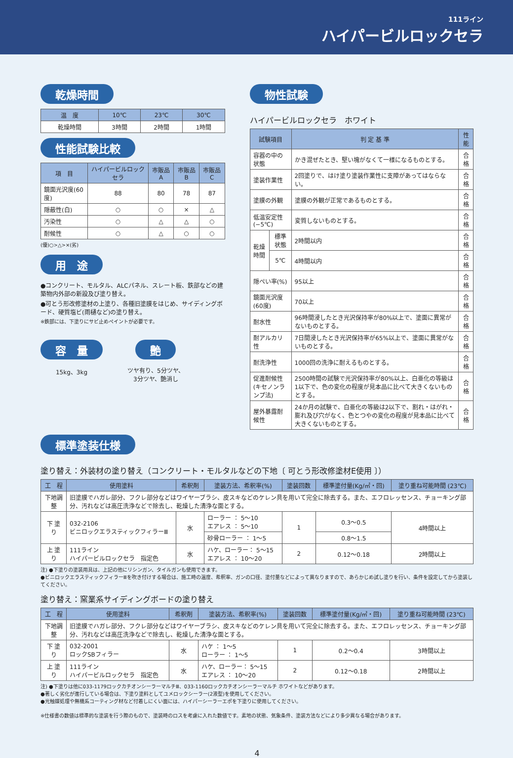111ライン
ハイパービルロックセラ
乾燥時間
| 温 度 | 10℃ | 23℃ | 30℃ |
| --- | --- | --- | --- |
| 乾燥時間 | 3時間 | 2時間 | 1時間 |
性能試験比較
| 項 目 | ハイパービルロックセラ | 市販品A | 市販品B | 市販品C |
| --- | --- | --- | --- | --- |
| 鏡面光沢度(60度) | 88 | 80 | 78 | 87 |
| 隠蔽性(白) | ○ | ○ | × | △ |
| 汚染性 | ○ | △ | △ | ○ |
| 耐候性 | ○ | △ | ○ | ○ |
(優)○>△>×(劣)
用　途
●コンクリート、モルタル、ALCパネル、スレート板、鉄部などの建築物内外部の新設及び塗り替え。
●可とう形改修塗材の上塗り、各種旧塗膜をはじめ、サイディングボード、硬質塩ビ(雨樋など)の塗り替え。
※鉄部には、下塗りにサビ止めペイントが必要です。
容　量
15kg、3kg
艶
ツヤ有り、5分ツヤ、
3分ツヤ、艶消し
物性試験
ハイパービルロックセラ　ホワイト
| 試験項目 | | 判 定 基 準 | 性能 |
| --- | --- | --- | --- |
| 容器の中の状態 | | かき混ぜたとき、堅い塊がなくて一様になるものとする。 | 合格 |
| 塗装作業性 | | 2回塗りで、はけ塗り塗装作業性に支障があってはならない。 | 合格 |
| 塗膜の外観 | | 塗膜の外観が正常であるものとする。 | 合格 |
| 低温安定性(−5℃) | | 変質しないものとする。 | 合格 |
| 乾燥時間 | 標準状態 | 2時間以内 | 合格 |
| | 5℃ | 4時間以内 | 合格 |
| 隠ぺい率(%) | | 95以上 | 合格 |
| 鏡面光沢度(60度) | | 70以上 | 合格 |
| 耐水性 | | 96時間浸したとき光沢保持率が80%以上で、塗面に異常がないものとする。 | 合格 |
| 耐アルカリ性 | | 7日間浸したとき光沢保持率が65%以上で、塗面に異常がないものとする。 | 合格 |
| 耐洗浄性 | | 1000回の洗浄に耐えるものとする。 | 合格 |
| 促進耐候性 (キセノンランプ法) | | 2500時間の試験で光沢保持率が80%以上、白亜化の等級は1以下で、色の変化の程度が見本品に比べて大きくないものとする。 | 合格 |
| 屋外暴露耐候性 | | 24か月の試験で、白亜化の等級は2以下で、割れ・はがれ・膨れ及び穴がなく、色とつやの変化の程度が見本品に比べて大きくないものとする。 | 合格 |
標準塗装仕様
塗り替え：外装材の塗り替え（コンクリート・モルタルなどの下地〔 可とう形改修塗材E使用 〕）
| 工 程 | 使用塗料 | 希釈剤 | 塗装方法、希釈率(%) | 塗装回数 | 標準塗付量(Kg/㎡・回) | 塗り重ね可能時間 (23℃) |
| --- | --- | --- | --- | --- | --- | --- |
| 下地調整 | 旧塗膜でハガレ部分、フクレ部分などはワイヤーブラシ、皮スキなどのケレン具を用いて完全に除去する。また、エフロレッセンス、チョーキング部分、汚れなどは高圧洗浄などで除去し、乾燥した清浄な面とする。 | | | | | |
| 下 塗 り | 032-2106 ビニロックエラスティックフィラーⅢ | 水 | ローラー ： 5〜10 エアレス ： 5〜10 | 1 | 0.3〜0.5 | 4時間以上 |
| | | | 砂骨ローラー ： 1〜5 | | 0.8〜1.5 | |
| 上 塗 り | 111ライン ハイパービルロックセラ 指定色 | 水 | ハケ、ローラー： 5〜15 エアレス ： 10〜20 | 2 | 0.12〜0.18 | 2時間以上 |
注) ●下塗りの塗装用具は、上記の他にリシンガン、タイルガンも使用できます。
●ビニロックエラスティックフィラーⅢを吹き付けする場合は、施工時の温度、希釈率、ガンの口径、塗付量などによって異なりますので、あらかじめ試し塗りを行い、条件を設定してから塗装してください。
塗り替え：窯業系サイディングボードの塗り替え
| 工 程 | 使用塗料 | 希釈剤 | 塗装方法、希釈率(%) | 塗装回数 | 標準塗付量(Kg/㎡・回) | 塗り重ね可能時間 (23℃) |
| --- | --- | --- | --- | --- | --- | --- |
| 下地調整 | 旧塗膜でハガレ部分、フクレ部分などはワイヤーブラシ、皮スキなどのケレン具を用いて完全に除去する。また、エフロレッセンス、チョーキング部分、汚れなどは高圧洗浄などで除去し、乾燥した清浄な面とする。 | | | | | |
| 下 塗 り | 032-2001 ロックSBフィラー | 水 | ハケ ： 1〜5 ローラー ： 1〜5 | 1 | 0.2〜0.4 | 3時間以上 |
| 上 塗 り | 111ライン ハイパービルロックセラ 指定色 | 水 | ハケ、ローラー： 5〜15 エアレス ： 10〜20 | 2 | 0.12〜0.18 | 2時間以上 |
注) ●下塗りは他に033-1179ロックカチオンシーラーマルチⅢ、033-1160ロックカチオンシーラーマルチ ホワイトなどがあります。
●著しく劣化が進行している場合は、下塗り塗料としてユメロックシーラー(2液型)を使用してください。
●光触媒処理や無機系コーティング材など付着しにくい面には、ハイパーシーラーエポを下塗りに使用してください。
※仕様書の数値は標準的な塗装を行う際のもので、塗装時のロスを考慮に入れた数値です。素地の状態、気象条件、塗装方法などにより多少異なる場合があります。
4